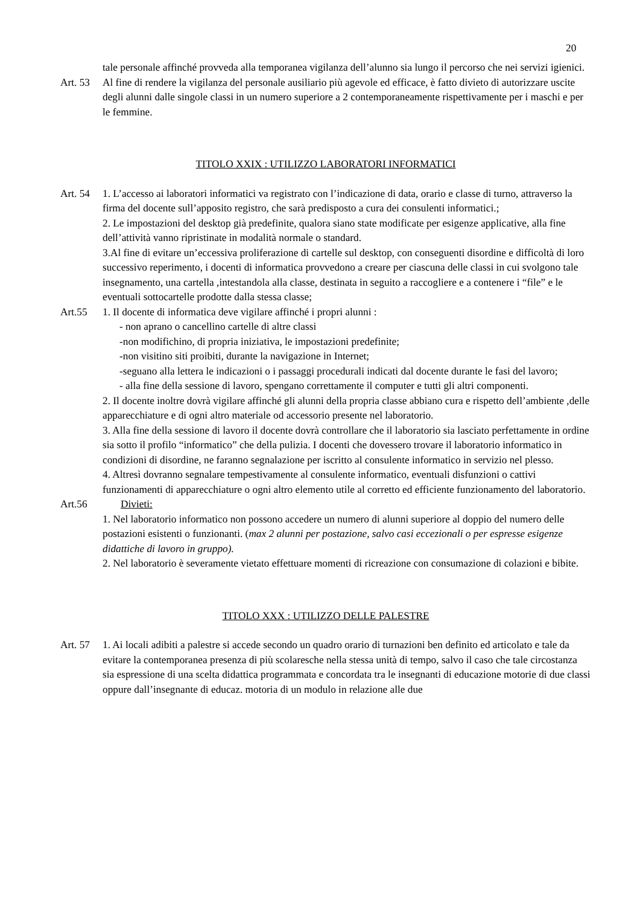20
tale personale affinché provveda alla temporanea vigilanza dell’alunno sia lungo il percorso che nei servizi igienici.
Art. 53 Al fine di rendere la vigilanza del personale ausiliario più agevole ed efficace, è fatto divieto di autorizzare uscite degli alunni dalle singole classi in un numero superiore a 2 contemporaneamente rispettivamente per i maschi e per le femmine.
TITOLO XXIX : UTILIZZO LABORATORI INFORMATICI
Art. 54
1. L’accesso ai laboratori informatici va registrato con l’indicazione di data, orario e classe di turno, attraverso la firma del docente sull’apposito registro, che sarà predisposto a cura dei consulenti informatici.;
2. Le impostazioni del desktop già predefinite, qualora siano state modificate per esigenze applicative, alla fine dell’attività vanno ripristinate in modalità normale o standard.
3.Al fine di evitare un’eccessiva proliferazione di cartelle sul desktop, con conseguenti disordine e difficoltà di loro successivo reperimento, i docenti di informatica provvedono a creare per ciascuna delle classi in cui svolgono tale insegnamento, una cartella ,intestandola alla classe, destinata in seguito a raccogliere e a contenere i “file” e le eventuali sottocartelle prodotte dalla stessa classe;
Art.55 1. Il docente di informatica deve vigilare affinché i propri alunni :
- non aprano o cancellino cartelle di altre classi
-non modifichino, di propria iniziativa, le impostazioni predefinite;
-non visitino siti proibiti, durante la navigazione in Internet;
-seguano alla lettera le indicazioni o i passaggi procedurali indicati dal docente durante le fasi del lavoro;
- alla fine della sessione di lavoro, spengano correttamente il computer e tutti gli altri componenti.
2. Il docente inoltre dovrà vigilare affinché gli alunni della propria classe abbiano cura e rispetto dell’ambiente ,delle apparecchiature e di ogni altro materiale od accessorio presente nel laboratorio.
3. Alla fine della sessione di lavoro il docente dovrà controllare che il laboratorio sia lasciato perfettamente in ordine sia sotto il profilo “informatico” che della pulizia. I docenti che dovessero trovare il laboratorio informatico in condizioni di disordine, ne faranno segnalazione per iscritto al consulente informatico in servizio nel plesso.
4. Altresì dovranno segnalare tempestivamente al consulente informatico, eventuali disfunzioni o cattivi funzionamenti di apparecchiature o ogni altro elemento utile al corretto ed efficiente funzionamento del laboratorio.
Art.56 Divieti:
1. Nel laboratorio informatico non possono accedere un numero di alunni superiore al doppio del numero delle postazioni esistenti o funzionanti. (max 2 alunni per postazione, salvo casi eccezionali o per espresse esigenze didattiche di lavoro in gruppo).
2. Nel laboratorio è severamente vietato effettuare momenti di ricreazione con consumazione di colazioni e bibite.
TITOLO XXX : UTILIZZO DELLE PALESTRE
Art. 57 1. Ai locali adibiti a palestre si accede secondo un quadro orario di turnazioni ben definito ed articolato e tale da evitare la contemporanea presenza di più scolaresche nella stessa unità di tempo, salvo il caso che tale circostanza sia espressione di una scelta didattica programmata e concordata tra le insegnanti di educazione motorie di due classi oppure dall’insegnante di educaz. motoria di un modulo in relazione alle due